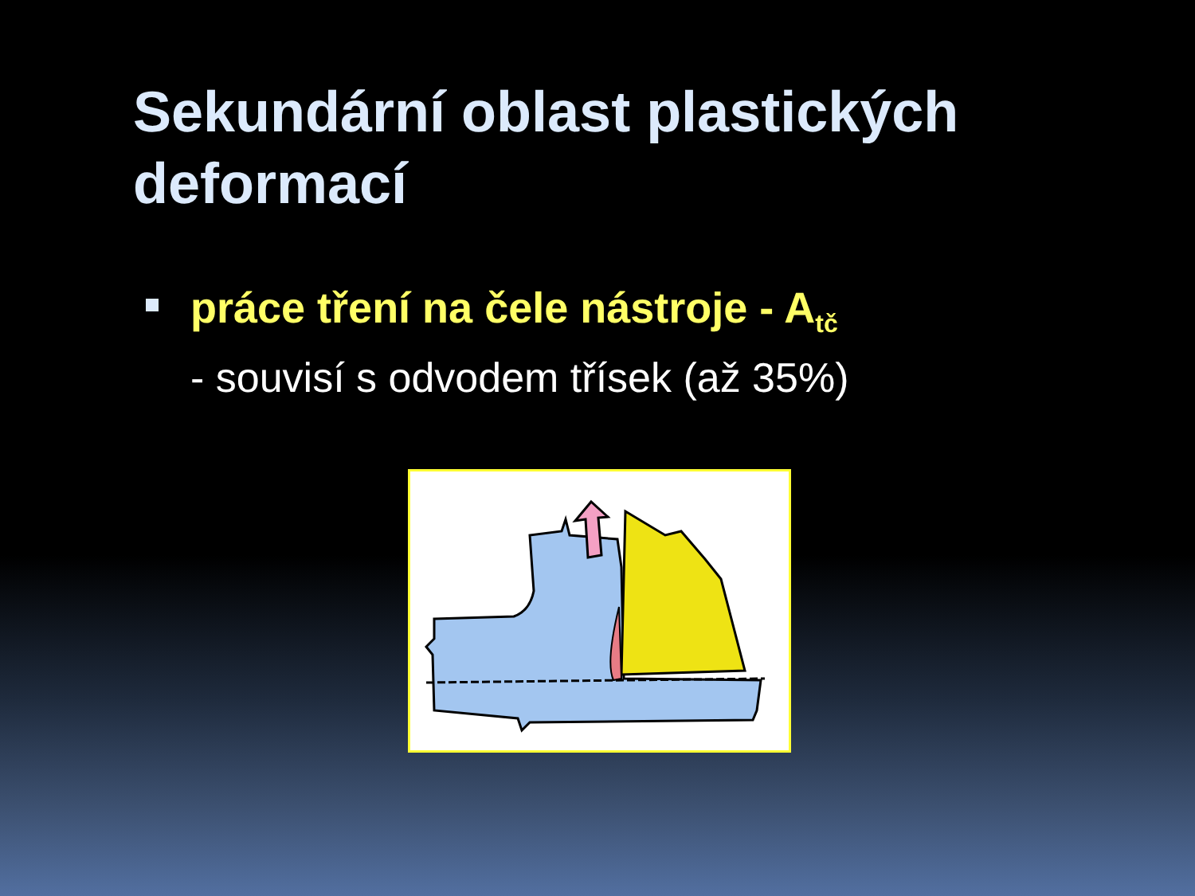Sekundární oblast plastických deformací
práce tření na čele nástroje - A<sub>tč</sub>
- souvisí s odvodem třísek (až 35%)